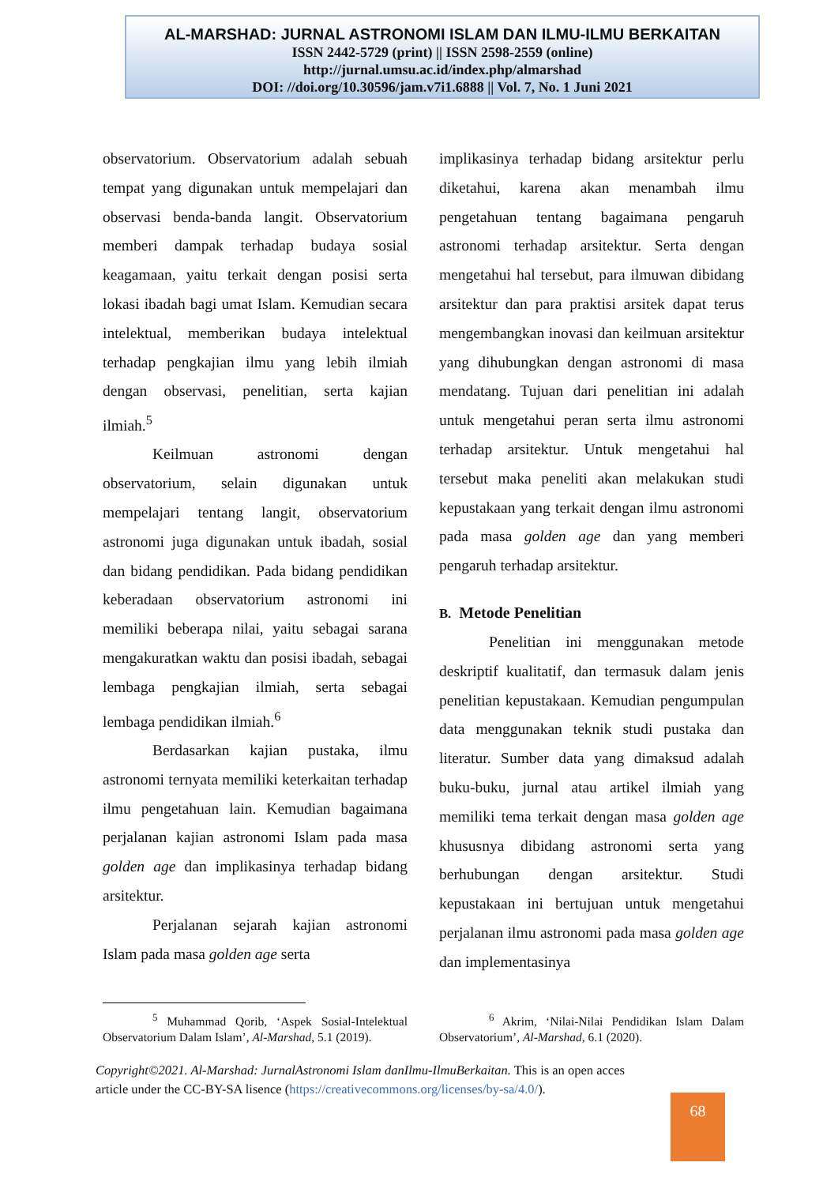AL-MARSHAD: JURNAL ASTRONOMI ISLAM DAN ILMU-ILMU BERKAITAN
ISSN 2442-5729 (print) || ISSN 2598-2559 (online)
http://jurnal.umsu.ac.id/index.php/almarshad
DOI: //doi.org/10.30596/jam.v7i1.6888 || Vol. 7, No. 1 Juni 2021
observatorium. Observatorium adalah sebuah tempat yang digunakan untuk mempelajari dan observasi benda-banda langit. Observatorium memberi dampak terhadap budaya sosial keagamaan, yaitu terkait dengan posisi serta lokasi ibadah bagi umat Islam. Kemudian secara intelektual, memberikan budaya intelektual terhadap pengkajian ilmu yang lebih ilmiah dengan observasi, penelitian, serta kajian ilmiah.<sup>5</sup>
Keilmuan astronomi dengan observatorium, selain digunakan untuk mempelajari tentang langit, observatorium astronomi juga digunakan untuk ibadah, sosial dan bidang pendidikan. Pada bidang pendidikan keberadaan observatorium astronomi ini memiliki beberapa nilai, yaitu sebagai sarana mengakuratkan waktu dan posisi ibadah, sebagai lembaga pengkajian ilmiah, serta sebagai lembaga pendidikan ilmiah.<sup>6</sup>
Berdasarkan kajian pustaka, ilmu astronomi ternyata memiliki keterkaitan terhadap ilmu pengetahuan lain. Kemudian bagaimana perjalanan kajian astronomi Islam pada masa golden age dan implikasinya terhadap bidang arsitektur.
Perjalanan sejarah kajian astronomi Islam pada masa golden age serta
implikasinya terhadap bidang arsitektur perlu diketahui, karena akan menambah ilmu pengetahuan tentang bagaimana pengaruh astronomi terhadap arsitektur. Serta dengan mengetahui hal tersebut, para ilmuwan dibidang arsitektur dan para praktisi arsitek dapat terus mengembangkan inovasi dan keilmuan arsitektur yang dihubungkan dengan astronomi di masa mendatang. Tujuan dari penelitian ini adalah untuk mengetahui peran serta ilmu astronomi terhadap arsitektur. Untuk mengetahui hal tersebut maka peneliti akan melakukan studi kepustakaan yang terkait dengan ilmu astronomi pada masa golden age dan yang memberi pengaruh terhadap arsitektur.
B. Metode Penelitian
Penelitian ini menggunakan metode deskriptif kualitatif, dan termasuk dalam jenis penelitian kepustakaan. Kemudian pengumpulan data menggunakan teknik studi pustaka dan literatur. Sumber data yang dimaksud adalah buku-buku, jurnal atau artikel ilmiah yang memiliki tema terkait dengan masa golden age khususnya dibidang astronomi serta yang berhubungan dengan arsitektur. Studi kepustakaan ini bertujuan untuk mengetahui perjalanan ilmu astronomi pada masa golden age dan implementasinya
<sup>5</sup> Muhammad Qorib, ‘Aspek Sosial-Intelektual Observatorium Dalam Islam’, Al-Marshad, 5.1 (2019).
<sup>6</sup> Akrim, ‘Nilai-Nilai Pendidikan Islam Dalam Observatorium’, Al-Marshad, 6.1 (2020).
Copyright©2021. Al-Marshad: JurnalAstronomi Islam danIlmu-IlmuBerkaitan. This is an open acces article under the CC-BY-SA lisence (https://creativecommons.org/licenses/by-sa/4.0/).
68